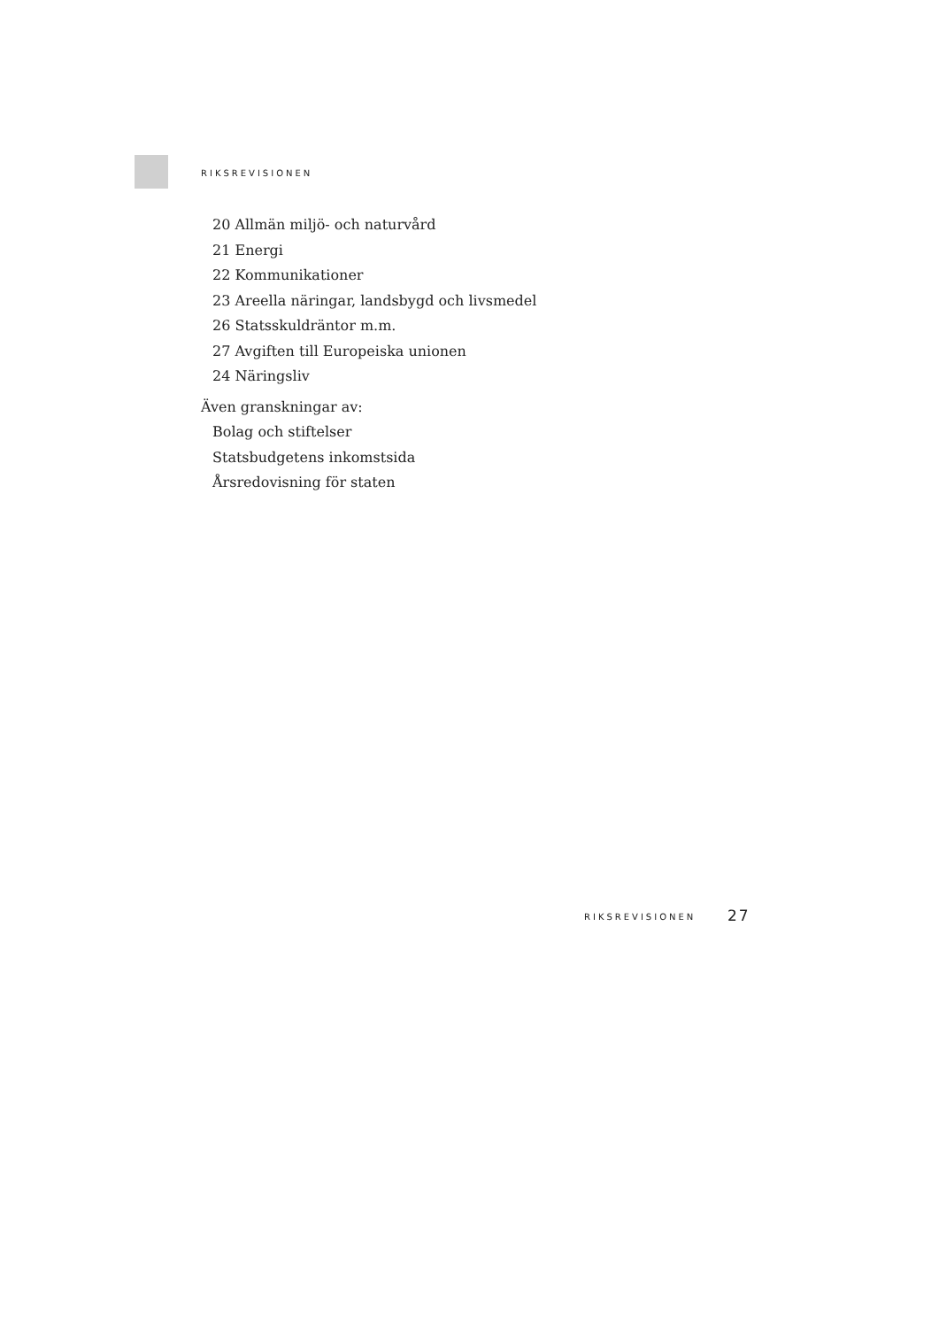RIKSREVISIONEN
20 Allmän miljö- och naturvård
21 Energi
22 Kommunikationer
23 Areella näringar, landsbygd och livsmedel
26 Statsskuldräntor m.m.
27 Avgiften till Europeiska unionen
24 Näringsliv
Även granskningar av:
Bolag och stiftelser
Statsbudgetens inkomstsida
Årsredovisning för staten
RIKSREVISIONEN 27